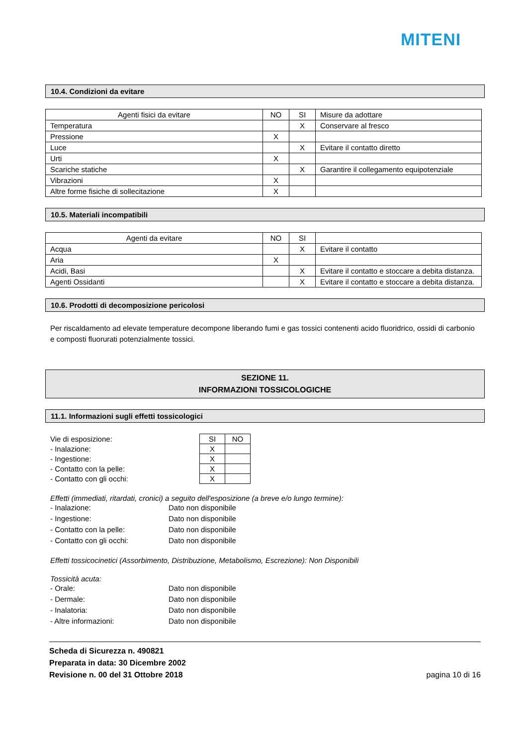MITENI
10.4. Condizioni da evitare
| Agenti fisici da evitare | NO | SI | Misure da adottare |
| Temperatura | | X | Conservare al fresco |
| Pressione | X | | |
| Luce | | X | Evitare il contatto diretto |
| Urti | X | | |
| Scariche statiche | | X | Garantire il collegamento equipotenziale |
| Vibrazioni | X | | |
| Altre forme fisiche di sollecitazione | X | | |
10.5. Materiali incompatibili
| Agenti da evitare | NO | SI | |
| Acqua | | X | Evitare il contatto |
| Aria | X | | |
| Acidi, Basi | | X | Evitare il contatto e stoccare a debita distanza. |
| Agenti Ossidanti | | X | Evitare il contatto e stoccare a debita distanza. |
10.6. Prodotti di decomposizione pericolosi
Per riscaldamento ad elevate temperature decompone liberando fumi e gas tossici contenenti acido fluoridrico, ossidi di carbonio e composti fluorurati potenzialmente tossici.
SEZIONE 11.
INFORMAZIONI TOSSICOLOGICHE
11.1. Informazioni sugli effetti tossicologici
| Vie di esposizione: | SI | NO |
| - Inalazione: | X | |
| - Ingestione: | X | |
| - Contatto con la pelle: | X | |
| - Contatto con gli occhi: | X | |
Effetti (immediati, ritardati, cronici) a seguito dell'esposizione (a breve e/o lungo termine):
- Inalazione: Dato non disponibile
- Ingestione: Dato non disponibile
- Contatto con la pelle: Dato non disponibile
- Contatto con gli occhi: Dato non disponibile
Effetti tossicocinetici (Assorbimento, Distribuzione, Metabolismo, Escrezione): Non Disponibili
Tossicità acuta:
- Orale: Dato non disponibile
- Dermale: Dato non disponibile
- Inalatoria: Dato non disponibile
- Altre informazioni: Dato non disponibile
Scheda di Sicurezza n. 490821
Preparata in data: 30 Dicembre 2002
Revisione n. 00 del 31 Ottobre 2018
pagina 10 di 16